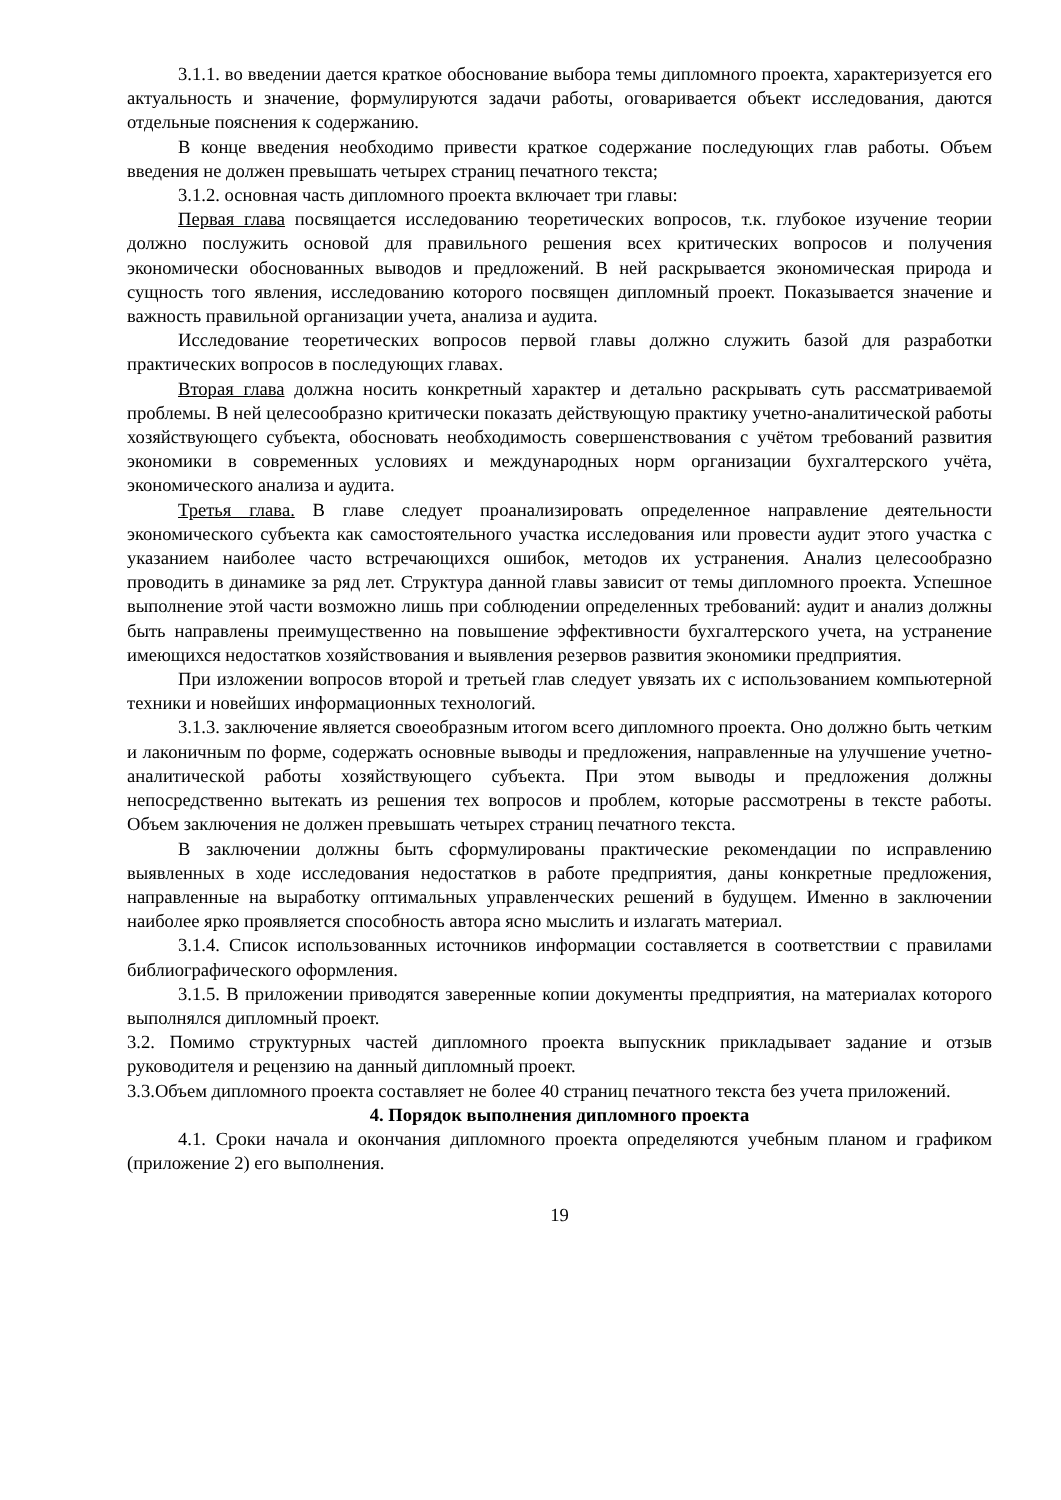3.1.1. во введении дается краткое обоснование выбора темы дипломного проекта, характеризуется его актуальность и значение, формулируются задачи работы, оговаривается объект исследования, даются отдельные пояснения к содержанию.
В конце введения необходимо привести краткое содержание последующих глав работы. Объем введения не должен превышать четырех страниц печатного текста;
3.1.2. основная часть дипломного проекта включает три главы:
Первая глава посвящается исследованию теоретических вопросов, т.к. глубокое изучение теории должно послужить основой для правильного решения всех критических вопросов и получения экономически обоснованных выводов и предложений. В ней раскрывается экономическая природа и сущность того явления, исследованию которого посвящен дипломный проект. Показывается значение и важность правильной организации учета, анализа и аудита.
Исследование теоретических вопросов первой главы должно служить базой для разработки практических вопросов в последующих главах.
Вторая глава должна носить конкретный характер и детально раскрывать суть рассматриваемой проблемы. В ней целесообразно критически показать действующую практику учетно-аналитической работы хозяйствующего субъекта, обосновать необходимость совершенствования с учётом требований развития экономики в современных условиях и международных норм организации бухгалтерского учёта, экономического анализа и аудита.
Третья глава. В главе следует проанализировать определенное направление деятельности экономического субъекта как самостоятельного участка исследования или провести аудит этого участка с указанием наиболее часто встречающихся ошибок, методов их устранения. Анализ целесообразно проводить в динамике за ряд лет. Структура данной главы зависит от темы дипломного проекта. Успешное выполнение этой части возможно лишь при соблюдении определенных требований: аудит и анализ должны быть направлены преимущественно на повышение эффективности бухгалтерского учета, на устранение имеющихся недостатков хозяйствования и выявления резервов развития экономики предприятия.
При изложении вопросов второй и третьей глав следует увязать их с использованием компьютерной техники и новейших информационных технологий.
3.1.3. заключение является своеобразным итогом всего дипломного проекта. Оно должно быть четким и лаконичным по форме, содержать основные выводы и предложения, направленные на улучшение учетно-аналитической работы хозяйствующего субъекта. При этом выводы и предложения должны непосредственно вытекать из решения тех вопросов и проблем, которые рассмотрены в тексте работы. Объем заключения не должен превышать четырех страниц печатного текста.
В заключении должны быть сформулированы практические рекомендации по исправлению выявленных в ходе исследования недостатков в работе предприятия, даны конкретные предложения, направленные на выработку оптимальных управленческих решений в будущем. Именно в заключении наиболее ярко проявляется способность автора ясно мыслить и излагать материал.
3.1.4. Список использованных источников информации составляется в соответствии с правилами библиографического оформления.
3.1.5. В приложении приводятся заверенные копии документы предприятия, на материалах которого выполнялся дипломный проект.
3.2. Помимо структурных частей дипломного проекта выпускник прикладывает задание и отзыв руководителя и рецензию на данный дипломный проект.
3.3.Объем дипломного проекта составляет не более 40 страниц печатного текста без учета приложений.
4. Порядок выполнения дипломного проекта
4.1. Сроки начала и окончания дипломного проекта определяются учебным планом и графиком (приложение 2) его выполнения.
19